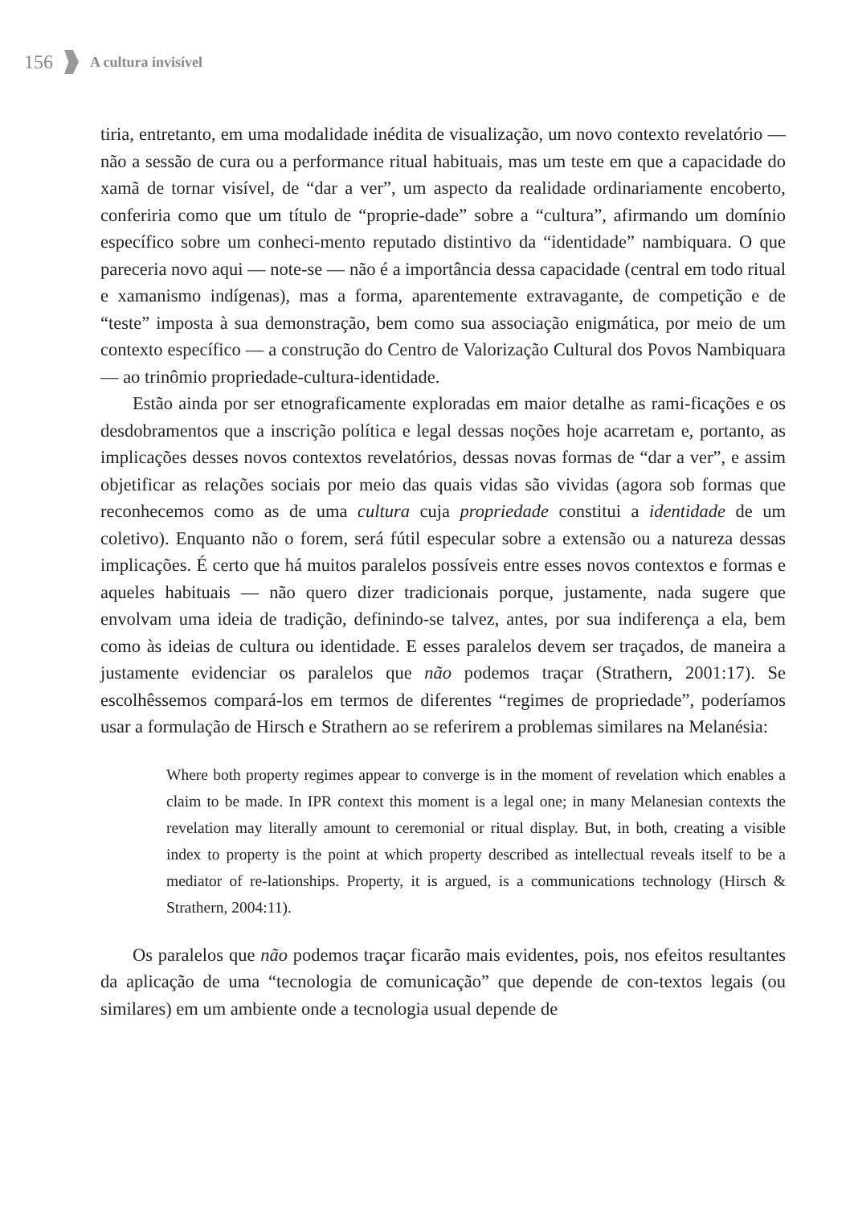156 A cultura invisível
tiria, entretanto, em uma modalidade inédita de visualização, um novo contexto revelatório — não a sessão de cura ou a performance ritual habituais, mas um teste em que a capacidade do xamã de tornar visível, de “dar a ver”, um aspecto da realidade ordinariamente encoberto, conferiria como que um título de “proprie-dade” sobre a “cultura”, afirmando um domínio específico sobre um conheci-mento reputado distintivo da “identidade” nambiquara. O que pareceria novo aqui — note-se — não é a importância dessa capacidade (central em todo ritual e xamanismo indígenas), mas a forma, aparentemente extravagante, de competição e de “teste” imposta à sua demonstração, bem como sua associação enigmática, por meio de um contexto específico — a construção do Centro de Valorização Cultural dos Povos Nambiquara — ao trinômio propriedade-cultura-identidade.
Estão ainda por ser etnograficamente exploradas em maior detalhe as rami-ficações e os desdobramentos que a inscrição política e legal dessas noções hoje acarretam e, portanto, as implicações desses novos contextos revelatórios, dessas novas formas de “dar a ver”, e assim objetificar as relações sociais por meio das quais vidas são vividas (agora sob formas que reconhecemos como as de uma cultura cuja propriedade constitui a identidade de um coletivo). Enquanto não o forem, será fútil especular sobre a extensão ou a natureza dessas implicações. É certo que há muitos paralelos possíveis entre esses novos contextos e formas e aqueles habituais — não quero dizer tradicionais porque, justamente, nada sugere que envolvam uma ideia de tradição, definindo-se talvez, antes, por sua indiferença a ela, bem como às ideias de cultura ou identidade. E esses paralelos devem ser traçados, de maneira a justamente evidenciar os paralelos que não podemos traçar (Strathern, 2001:17). Se escolhêssemos compará-los em termos de diferentes “regimes de propriedade”, poderíamos usar a formulação de Hirsch e Strathern ao se referirem a problemas similares na Melanésia:
Where both property regimes appear to converge is in the moment of revelation which enables a claim to be made. In IPR context this moment is a legal one; in many Melanesian contexts the revelation may literally amount to ceremonial or ritual display. But, in both, creating a visible index to property is the point at which property described as intellectual reveals itself to be a mediator of re-lationships. Property, it is argued, is a communications technology (Hirsch & Strathern, 2004:11).
Os paralelos que não podemos traçar ficarão mais evidentes, pois, nos efeitos resultantes da aplicação de uma “tecnologia de comunicação” que depende de con-textos legais (ou similares) em um ambiente onde a tecnologia usual depende de